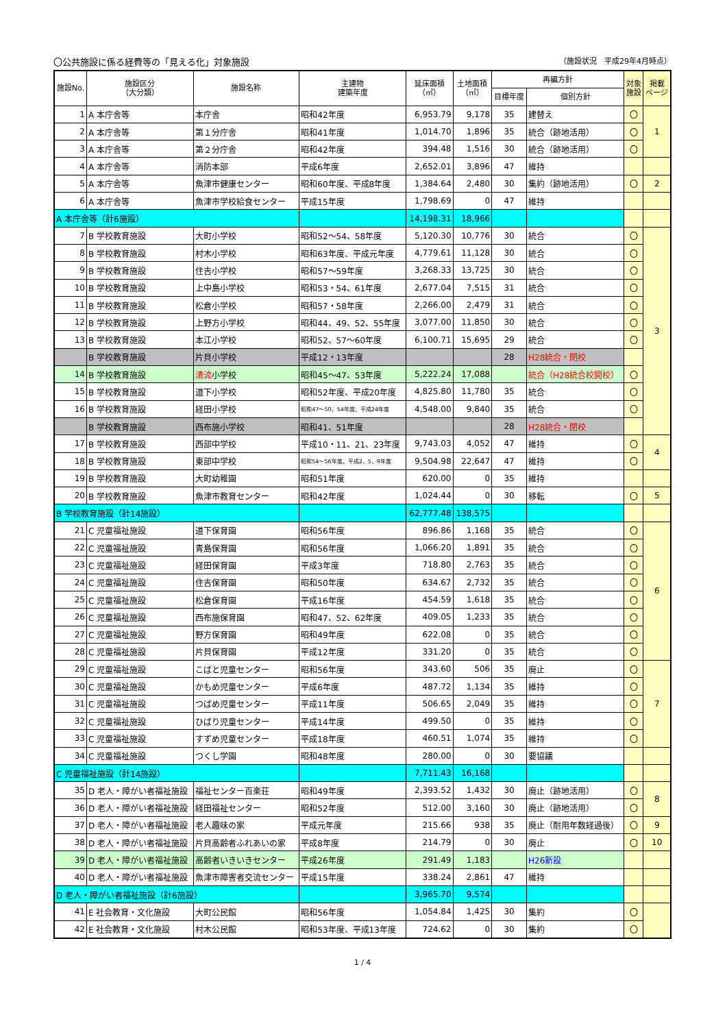〇公共施設に係る経費等の「見える化」対象施設 （施設状況　平成29年4月時点）
| 施設No. | 施設区分 （大分類） | 施設名称 | 主建物 建築年度 | 延床面積 （㎡） | 土地面積 （㎡） | 再編方針 | | 対象 施設 | 掲載 ページ |
| --- | --- | --- | --- | --- | --- | --- | --- | --- | --- |
| | | | | | | 目標年度 | 個別方針 | | |
| 1 | A 本庁舎等 | 本庁舎 | 昭和42年度 | 6,953.79 | 9,178 | 35 | 建替え | 〇 | 1 |
| 2 | A 本庁舎等 | 第１分庁舎 | 昭和41年度 | 1,014.70 | 1,896 | 35 | 統合（跡地活用） | 〇 | |
| 3 | A 本庁舎等 | 第２分庁舎 | 昭和42年度 | 394.48 | 1,516 | 30 | 統合（跡地活用） | 〇 | |
| 4 | A 本庁舎等 | 消防本部 | 平成6年度 | 2,652.01 | 3,896 | 47 | 維持 | | |
| 5 | A 本庁舎等 | 魚津市健康センター | 昭和60年度、平成8年度 | 1,384.64 | 2,480 | 30 | 集約（跡地活用） | 〇 | 2 |
| 6 | A 本庁舎等 | 魚津市学校給食センター | 平成15年度 | 1,798.69 | 0 | 47 | 維持 | | |
| A 本庁舎等（計6施設） | | | | 14,198.31 | 18,966 | | | | |
| 7 | B 学校教育施設 | 大町小学校 | 昭和52～54、58年度 | 5,120.30 | 10,776 | 30 | 統合 | 〇 | 3 |
| 8 | B 学校教育施設 | 村木小学校 | 昭和63年度、平成元年度 | 4,779.61 | 11,128 | 30 | 統合 | 〇 | |
| 9 | B 学校教育施設 | 住吉小学校 | 昭和57～59年度 | 3,268.33 | 13,725 | 30 | 統合 | 〇 | |
| 10 | B 学校教育施設 | 上中島小学校 | 昭和53・54、61年度 | 2,677.04 | 7,515 | 31 | 統合 | 〇 | |
| 11 | B 学校教育施設 | 松倉小学校 | 昭和57・58年度 | 2,266.00 | 2,479 | 31 | 統合 | 〇 | |
| 12 | B 学校教育施設 | 上野方小学校 | 昭和44、49、52、55年度 | 3,077.00 | 11,850 | 30 | 統合 | 〇 | |
| 13 | B 学校教育施設 | 本江小学校 | 昭和52、57～60年度 | 6,100.71 | 15,695 | 29 | 統合 | 〇 | |
| | B 学校教育施設 | 片貝小学校 | 平成12・13年度 | | | 28 | H28統合・閉校 | | |
| 14 | B 学校教育施設 | 清流 小学校 | 昭和45～47、53年度 | 5,222.24 | 17,088 | | 統合（H28統合校開校） | 〇 | |
| 15 | B 学校教育施設 | 道下小学校 | 昭和52年度、平成20年度 | 4,825.80 | 11,780 | 35 | 統合 | 〇 | |
| 16 | B 学校教育施設 | 経田小学校 | 昭和47～50、54年度、平成24年度 | 4,548.00 | 9,840 | 35 | 統合 | 〇 | |
| | B 学校教育施設 | 西布施小学校 | 昭和41、51年度 | | | 28 | H28統合・閉校 | | |
| 17 | B 学校教育施設 | 西部中学校 | 平成10・11、21、23年度 | 9,743.03 | 4,052 | 47 | 維持 | 〇 | 4 |
| 18 | B 学校教育施設 | 東部中学校 | 昭和54～56年度、平成2、5、9年度 | 9,504.98 | 22,647 | 47 | 維持 | 〇 | |
| 19 | B 学校教育施設 | 大町幼稚園 | 昭和51年度 | 620.00 | 0 | 35 | 維持 | | |
| 20 | B 学校教育施設 | 魚津市教育センター | 昭和42年度 | 1,024.44 | 0 | 30 | 移転 | 〇 | 5 |
| B 学校教育施設（計14施設） | | | | 62,777.48 | 138,575 | | | | |
| 21 | C 児童福祉施設 | 道下保育園 | 昭和56年度 | 896.86 | 1,168 | 35 | 統合 | 〇 | 6 |
| 22 | C 児童福祉施設 | 青島保育園 | 昭和56年度 | 1,066.20 | 1,891 | 35 | 統合 | 〇 | |
| 23 | C 児童福祉施設 | 経田保育園 | 平成3年度 | 718.80 | 2,763 | 35 | 統合 | 〇 | |
| 24 | C 児童福祉施設 | 住吉保育園 | 昭和50年度 | 634.67 | 2,732 | 35 | 統合 | 〇 | |
| 25 | C 児童福祉施設 | 松倉保育園 | 平成16年度 | 454.59 | 1,618 | 35 | 統合 | 〇 | |
| 26 | C 児童福祉施設 | 西布施保育園 | 昭和47、52、62年度 | 409.05 | 1,233 | 35 | 統合 | 〇 | |
| 27 | C 児童福祉施設 | 野方保育園 | 昭和49年度 | 622.08 | 0 | 35 | 統合 | 〇 | |
| 28 | C 児童福祉施設 | 片貝保育園 | 平成12年度 | 331.20 | 0 | 35 | 統合 | 〇 | |
| 29 | C 児童福祉施設 | こばと児童センター | 昭和56年度 | 343.60 | 506 | 35 | 廃止 | 〇 | 7 |
| 30 | C 児童福祉施設 | かもめ児童センター | 平成6年度 | 487.72 | 1,134 | 35 | 維持 | 〇 | |
| 31 | C 児童福祉施設 | つばめ児童センター | 平成11年度 | 506.65 | 2,049 | 35 | 維持 | 〇 | |
| 32 | C 児童福祉施設 | ひばり児童センター | 平成14年度 | 499.50 | 0 | 35 | 維持 | 〇 | |
| 33 | C 児童福祉施設 | すずめ児童センター | 平成18年度 | 460.51 | 1,074 | 35 | 維持 | 〇 | |
| 34 | C 児童福祉施設 | つくし学園 | 昭和48年度 | 280.00 | 0 | 30 | 要協議 | | |
| C 児童福祉施設（計14施設） | | | | 7,711.43 | 16,168 | | | | |
| 35 | D 老人・障がい者福祉施設 | 福祉センター百楽荘 | 昭和49年度 | 2,393.52 | 1,432 | 30 | 廃止（跡地活用） | 〇 | 8 |
| 36 | D 老人・障がい者福祉施設 | 経田福祉センター | 昭和52年度 | 512.00 | 3,160 | 30 | 廃止（跡地活用） | 〇 | |
| 37 | D 老人・障がい者福祉施設 | 老人趣味の家 | 平成元年度 | 215.66 | 938 | 35 | 廃止（耐用年数経過後） | 〇 | 9 |
| 38 | D 老人・障がい者福祉施設 | 片貝高齢者ふれあいの家 | 平成8年度 | 214.79 | 0 | 30 | 廃止 | 〇 | 10 |
| 39 | D 老人・障がい者福祉施設 | 高齢者いきいきセンター | 平成26年度 | 291.49 | 1,183 | | H26新設 | | |
| 40 | D 老人・障がい者福祉施設 | 魚津市障害者交流センター | 平成15年度 | 338.24 | 2,861 | 47 | 維持 | | |
| D 老人・障がい者福祉施設（計6施設） | | | | 3,965.70 | 9,574 | | | | |
| 41 | E 社会教育・文化施設 | 大町公民館 | 昭和56年度 | 1,054.84 | 1,425 | 30 | 集約 | 〇 | |
| 42 | E 社会教育・文化施設 | 村木公民館 | 昭和53年度、平成13年度 | 724.62 | 0 | 30 | 集約 | 〇 | |
1 / 4